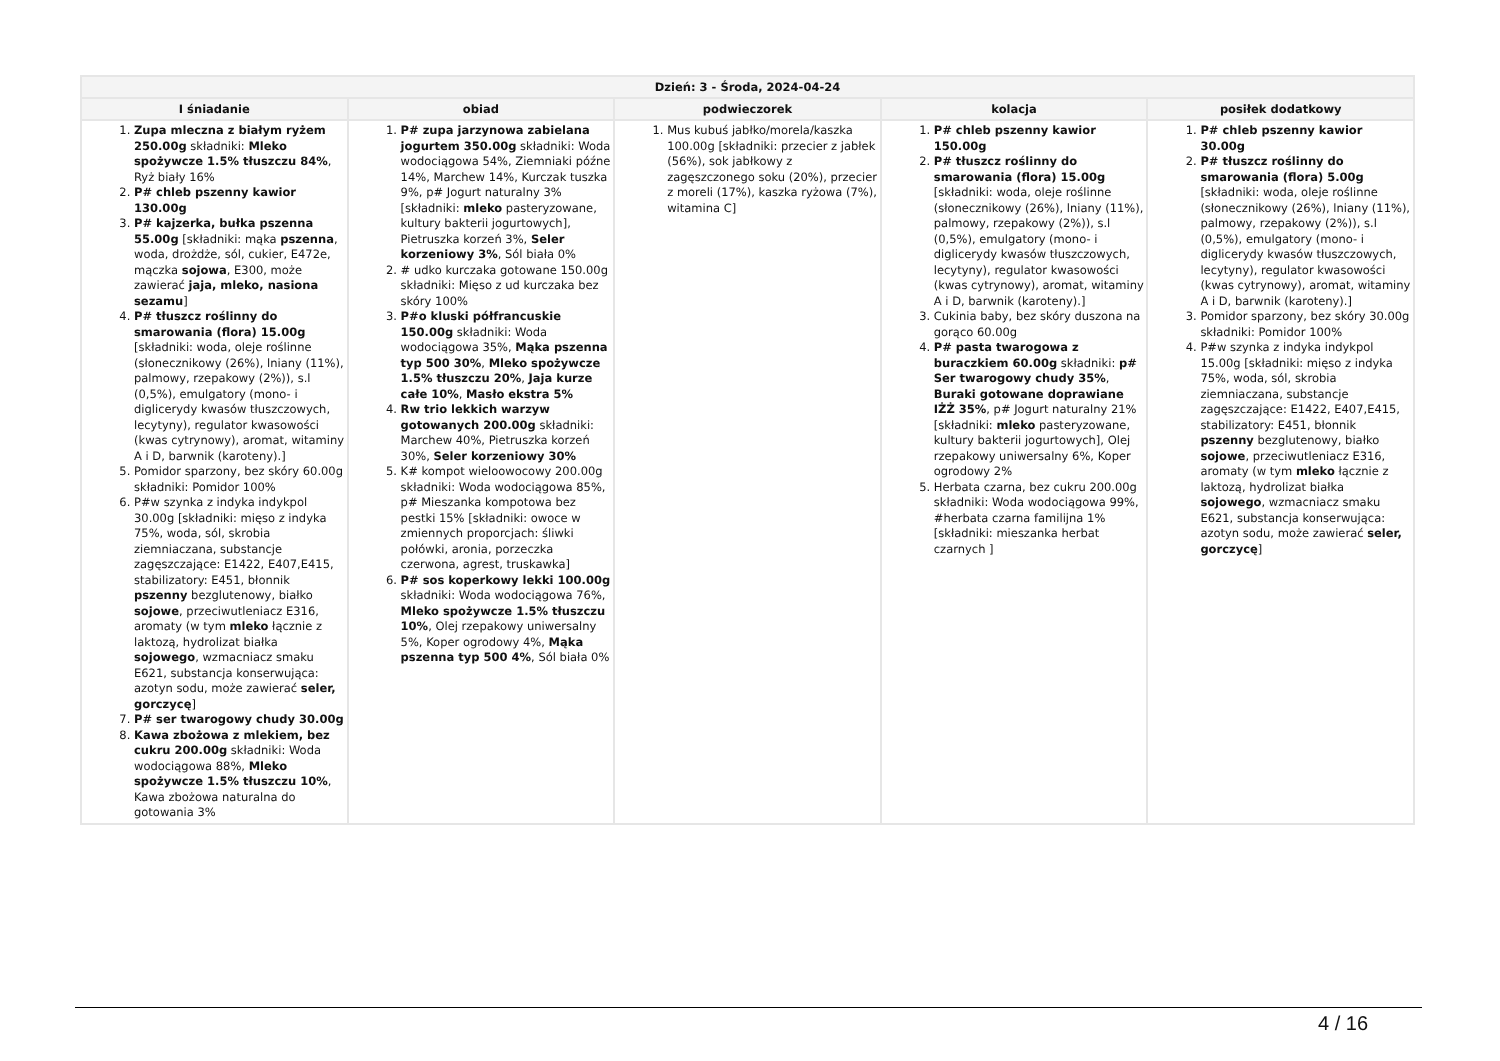| Dzień: 3 - Środa, 2024-04-24 | | | | |
| --- | --- | --- | --- | --- |
| I śniadanie | obiad | podwieczorek | kolacja | posiłek dodatkowy |
| 1. Zupa mleczna z białym ryżem 250.00g składniki: Mleko spożywcze 1.5% tłuszczu 84% , Ryż biały 16% 2. P# chleb pszenny kawior 130.00g 3. P# kajzerka, bułka pszenna 55.00g [składniki: mąka pszenna , woda, drożdże, sól, cukier, E472e, mączka sojowa , E300, może zawierać jaja, mleko, nasiona sezamu ] 4. P# tłuszcz roślinny do smarowania (flora) 15.00g [składniki: woda, oleje roślinne (słonecznikowy (26%), lniany (11%), palmowy, rzepakowy (2%)), s.l (0,5%), emulgatory (mono- i diglicerydy kwasów tłuszczowych, lecytyny), regulator kwasowości (kwas cytrynowy), aromat, witaminy A i D, barwnik (karoteny).] 5. Pomidor sparzony, bez skóry 60.00g składniki: Pomidor 100% 6. P#w szynka z indyka indykpol 30.00g [składniki: mięso z indyka 75%, woda, sól, skrobia ziemniaczana, substancje zagęszczające: E1422, E407,E415, stabilizatory: E451, błonnik pszenny bezglutenowy, białko sojowe , przeciwutleniacz E316, aromaty (w tym mleko łącznie z laktozą, hydrolizat białka sojowego , wzmacniacz smaku E621, substancja konserwująca: azotyn sodu, może zawierać seler, gorczycę ] 7. P# ser twarogowy chudy 30.00g 8. Kawa zbożowa z mlekiem, bez cukru 200.00g składniki: Woda wodociągowa 88%, Mleko spożywcze 1.5% tłuszczu 10% , Kawa zbożowa naturalna do gotowania 3% | 1. P# zupa jarzynowa zabielana jogurtem 350.00g składniki: Woda wodociągowa 54%, Ziemniaki późne 14%, Marchew 14%, Kurczak tuszka 9%, p# Jogurt naturalny 3% [składniki: mleko pasteryzowane, kultury bakterii jogurtowych], Pietruszka korzeń 3%, Seler korzeniowy 3% , Sól biała 0% 2. # udko kurczaka gotowane 150.00g składniki: Mięso z ud kurczaka bez skóry 100% 3. P#o kluski półfrancuskie 150.00g składniki: Woda wodociągowa 35%, Mąka pszenna typ 500 30% , Mleko spożywcze 1.5% tłuszczu 20% , Jaja kurze całe 10% , Masło ekstra 5% 4. Rw trio lekkich warzyw gotowanych 200.00g składniki: Marchew 40%, Pietruszka korzeń 30%, Seler korzeniowy 30% 5. K# kompot wieloowocowy 200.00g składniki: Woda wodociągowa 85%, p# Mieszanka kompotowa bez pestki 15% [składniki: owoce w zmiennych proporcjach: śliwki połówki, aronia, porzeczka czerwona, agrest, truskawka] 6. P# sos koperkowy lekki 100.00g składniki: Woda wodociągowa 76%, Mleko spożywcze 1.5% tłuszczu 10% , Olej rzepakowy uniwersalny 5%, Koper ogrodowy 4%, Mąka pszenna typ 500 4% , Sól biała 0% | 1. Mus kubuś jabłko/morela/kaszka 100.00g [składniki: przecier z jabłek (56%), sok jabłkowy z zagęszczonego soku (20%), przecier z moreli (17%), kaszka ryżowa (7%), witamina C] | 1. P# chleb pszenny kawior 150.00g 2. P# tłuszcz roślinny do smarowania (flora) 15.00g [składniki: woda, oleje roślinne (słonecznikowy (26%), lniany (11%), palmowy, rzepakowy (2%)), s.l (0,5%), emulgatory (mono- i diglicerydy kwasów tłuszczowych, lecytyny), regulator kwasowości (kwas cytrynowy), aromat, witaminy A i D, barwnik (karoteny).] 3. Cukinia baby, bez skóry duszona na gorąco 60.00g 4. P# pasta twarogowa z buraczkiem 60.00g składniki: p# Ser twarogowy chudy 35% , Buraki gotowane doprawiane IŻŻ 35% , p# Jogurt naturalny 21% [składniki: mleko pasteryzowane, kultury bakterii jogurtowych], Olej rzepakowy uniwersalny 6%, Koper ogrodowy 2% 5. Herbata czarna, bez cukru 200.00g składniki: Woda wodociągowa 99%, #herbata czarna familijna 1% [składniki: mieszanka herbat czarnych ] | 1. P# chleb pszenny kawior 30.00g 2. P# tłuszcz roślinny do smarowania (flora) 5.00g [składniki: woda, oleje roślinne (słonecznikowy (26%), lniany (11%), palmowy, rzepakowy (2%)), s.l (0,5%), emulgatory (mono- i diglicerydy kwasów tłuszczowych, lecytyny), regulator kwasowości (kwas cytrynowy), aromat, witaminy A i D, barwnik (karoteny).] 3. Pomidor sparzony, bez skóry 30.00g składniki: Pomidor 100% 4. P#w szynka z indyka indykpol 15.00g [składniki: mięso z indyka 75%, woda, sól, skrobia ziemniaczana, substancje zagęszczające: E1422, E407,E415, stabilizatory: E451, błonnik pszenny bezglutenowy, białko sojowe , przeciwutleniacz E316, aromaty (w tym mleko łącznie z laktozą, hydrolizat białka sojowego , wzmacniacz smaku E621, substancja konserwująca: azotyn sodu, może zawierać seler, gorczycę ] |
4 / 16